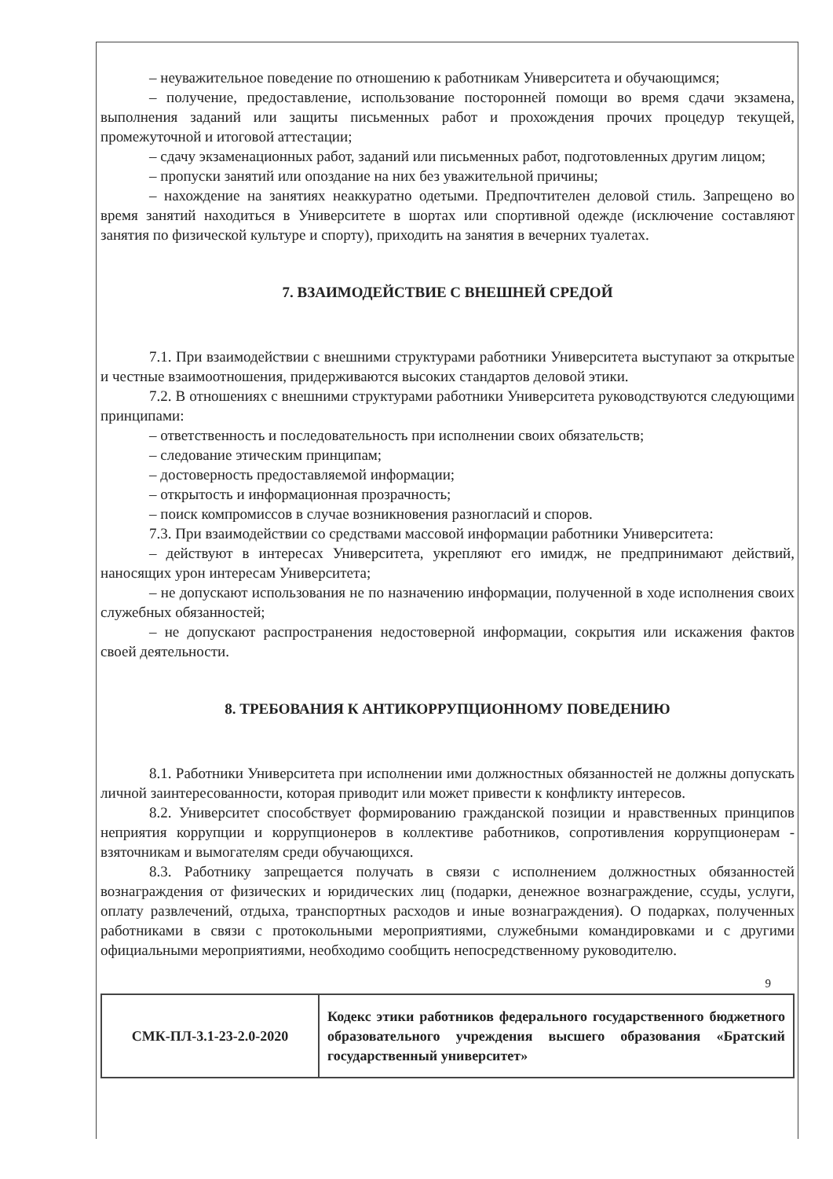– неуважительное поведение по отношению к работникам Университета и обучающимся;
– получение, предоставление, использование посторонней помощи во время сдачи экзамена, выполнения заданий или защиты письменных работ и прохождения прочих процедур текущей, промежуточной и итоговой аттестации;
– сдачу экзаменационных работ, заданий или письменных работ, подготовленных другим лицом;
– пропуски занятий или опоздание на них без уважительной причины;
– нахождение на занятиях неаккуратно одетыми. Предпочтителен деловой стиль. Запрещено во время занятий находиться в Университете в шортах или спортивной одежде (исключение составляют занятия по физической культуре и спорту), приходить на занятия в вечерних туалетах.
7. ВЗАИМОДЕЙСТВИЕ С ВНЕШНЕЙ СРЕДОЙ
7.1. При взаимодействии с внешними структурами работники Университета выступают за открытые и честные взаимоотношения, придерживаются высоких стандартов деловой этики.
7.2. В отношениях с внешними структурами работники Университета руководствуются следующими принципами:
– ответственность и последовательность при исполнении своих обязательств;
– следование этическим принципам;
– достоверность предоставляемой информации;
– открытость и информационная прозрачность;
– поиск компромиссов в случае возникновения разногласий и споров.
7.3. При взаимодействии со средствами массовой информации работники Университета:
– действуют в интересах Университета, укрепляют его имидж, не предпринимают действий, наносящих урон интересам Университета;
– не допускают использования не по назначению информации, полученной в ходе исполнения своих служебных обязанностей;
– не допускают распространения недостоверной информации, сокрытия или искажения фактов своей деятельности.
8. ТРЕБОВАНИЯ К АНТИКОРРУПЦИОННОМУ ПОВЕДЕНИЮ
8.1. Работники Университета при исполнении ими должностных обязанностей не должны допускать личной заинтересованности, которая приводит или может привести к конфликту интересов.
8.2. Университет способствует формированию гражданской позиции и нравственных принципов неприятия коррупции и коррупционеров в коллективе работников, сопротивления коррупционерам - взяточникам и вымогателям среди обучающихся.
8.3. Работнику запрещается получать в связи с исполнением должностных обязанностей вознаграждения от физических и юридических лиц (подарки, денежное вознаграждение, ссуды, услуги, оплату развлечений, отдыха, транспортных расходов и иные вознаграждения). О подарках, полученных работниками в связи с протокольными мероприятиями, служебными командировками и с другими официальными мероприятиями, необходимо сообщить непосредственному руководителю.
9
| СМК-ПЛ-3.1-23-2.0-2020 | Кодекс этики работников федерального государственного бюджетного образовательного учреждения высшего образования «Братский государственный университет» |